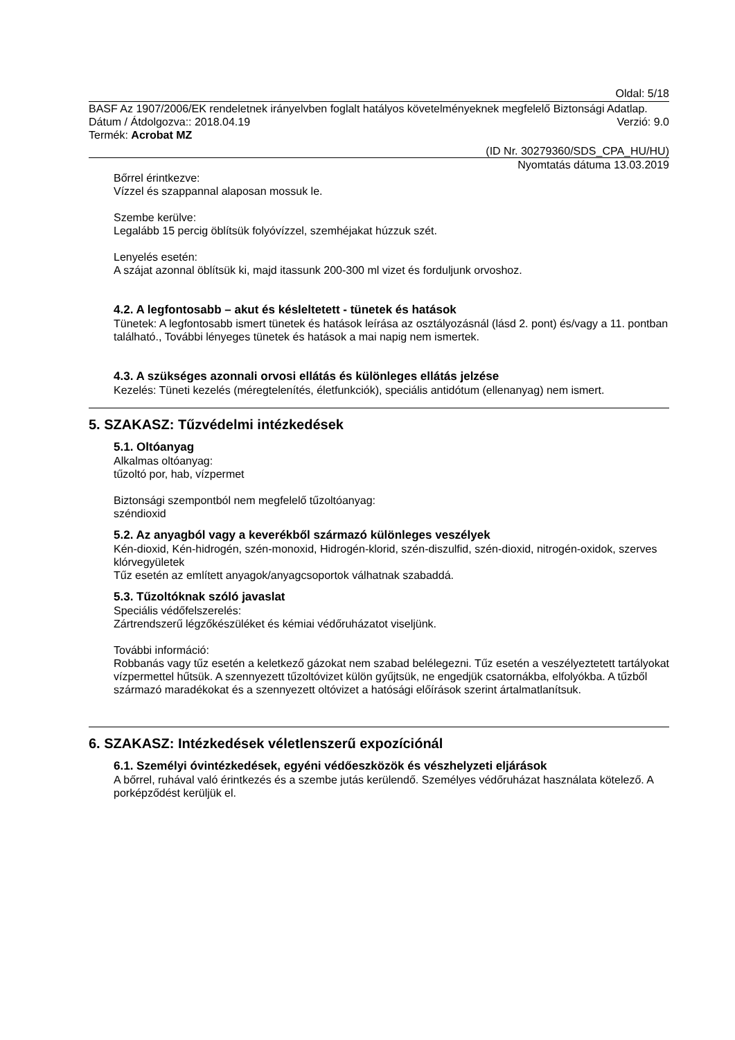Oldal: 5/18
BASF Az 1907/2006/EK rendeletnek irányelvben foglalt hatályos követelményeknek megfelelő Biztonsági Adatlap.
Dátum / Átdolgozva:: 2018.04.19 Verzió: 9.0
Termék: Acrobat MZ
(ID Nr. 30279360/SDS_CPA_HU/HU)
Nyomtatás dátuma 13.03.2019
Bőrrel érintkezve:
Vízzel és szappannal alaposan mossuk le.
Szembe kerülve:
Legalább 15 percig öblítsük folyóvízzel, szemhéjakat húzzuk szét.
Lenyelés esetén:
A szájat azonnal öblítsük ki, majd itassunk 200-300 ml vizet és forduljunk orvoshoz.
4.2. A legfontosabb – akut és késleltetett - tünetek és hatások
Tünetek: A legfontosabb ismert tünetek és hatások leírása az osztályozásnál (lásd 2. pont) és/vagy a 11. pontban található., További lényeges tünetek és hatások a mai napig nem ismertek.
4.3. A szükséges azonnali orvosi ellátás és különleges ellátás jelzése
Kezelés: Tüneti kezelés (méregtelenítés, életfunkciók), speciális antidótum (ellenanyag) nem ismert.
5. SZAKASZ: Tűzvédelmi intézkedések
5.1. Oltóanyag
Alkalmas oltóanyag:
tűzoltó por, hab, vízpermet
Biztonsági szempontból nem megfelelő tűzoltóanyag:
széndioxid
5.2. Az anyagból vagy a keverékből származó különleges veszélyek
Kén-dioxid, Kén-hidrogén, szén-monoxid, Hidrogén-klorid, szén-diszulfid, szén-dioxid, nitrogén-oxidok, szerves klórvegyületek
Tűz esetén az említett anyagok/anyagcsoportok válhatnak szabaddá.
5.3. Tűzoltóknak szóló javaslat
Speciális védőfelszerelés:
Zártrendszerű légzőkészüléket és kémiai védőruházatot viseljünk.
További információ:
Robbanás vagy tűz esetén a keletkező gázokat nem szabad belélegezni. Tűz esetén a veszélyeztetett tartályokat vízpermettel hűtsük. A szennyezett tűzoltóvizet külön gyűjtsük, ne engedjük csatornákba, elfolyókba. A tűzből származó maradékokat és a szennyezett oltóvizet a hatósági előírások szerint ártalmatlanítsuk.
6. SZAKASZ: Intézkedések véletlenszerű expozíciónál
6.1. Személyi óvintézkedések, egyéni védőeszközök és vészhelyzeti eljárások
A bőrrel, ruhával való érintkezés és a szembe jutás kerülendő. Személyes védőruházat használata kötelező. A porképződést kerüljük el.